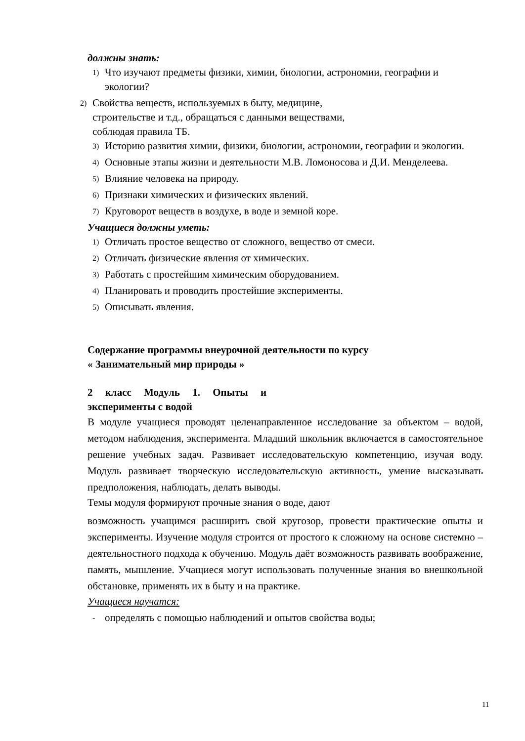должны знать:
1) Что изучают предметы физики, химии, биологии, астрономии, географии и экологии?
2) Свойства веществ, используемых в быту, медицине,
строительстве и т.д., обращаться с данными веществами,
соблюдая правила ТБ.
3) Историю развития химии, физики, биологии, астрономии, географии и экологии.
4) Основные этапы жизни и деятельности М.В. Ломоносова и Д.И. Менделеева.
5) Влияние человека на природу.
6) Признаки химических и физических явлений.
7) Круговорот веществ в воздухе, в воде и земной коре.
Учащиеся должны уметь:
1) Отличать простое вещество от сложного, вещество от смеси.
2) Отличать физические явления от химических.
3) Работать с простейшим химическим оборудованием.
4) Планировать и проводить простейшие эксперименты.
5) Описывать явления.
Содержание программы внеурочной деятельности по курсу
« Занимательный мир природы »
2 класс Модуль 1. Опыты и
эксперименты с водой
В модуле учащиеся проводят целенаправленное исследование за объектом – водой, методом наблюдения, эксперимента. Младший школьник включается в самостоятельное решение учебных задач. Развивает исследовательскую компетенцию, изучая воду. Модуль развивает творческую исследовательскую активность, умение высказывать предположения, наблюдать, делать выводы.
Темы модуля формируют прочные знания о воде, дают
возможность учащимся расширить свой кругозор, провести практические опыты и эксперименты. Изучение модуля строится от простого к сложному на основе системно – деятельностного подхода к обучению. Модуль даёт возможность развивать воображение, память, мышление. Учащиеся могут использовать полученные знания во внешкольной обстановке, применять их в быту и на практике.
Учащиеся научатся:
- определять с помощью наблюдений и опытов свойства воды;
11